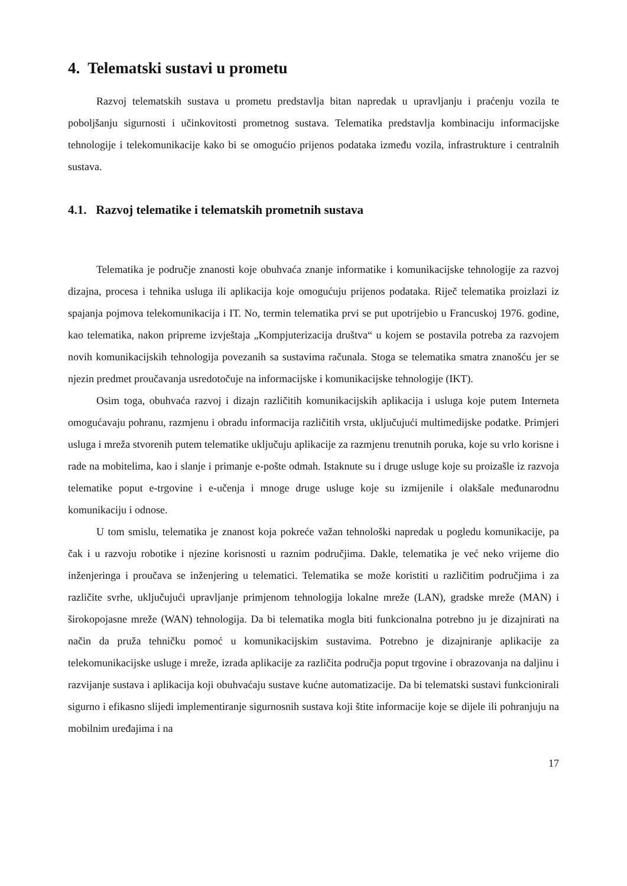4. Telematski sustavi u prometu
Razvoj telematskih sustava u prometu predstavlja bitan napredak u upravljanju i praćenju vozila te poboljšanju sigurnosti i učinkovitosti prometnog sustava. Telematika predstavlja kombinaciju informacijske tehnologije i telekomunikacije kako bi se omogućio prijenos podataka između vozila, infrastrukture i centralnih sustava.
4.1. Razvoj telematike i telematskih prometnih sustava
Telematika je područje znanosti koje obuhvaća znanje informatike i komunikacijske tehnologije za razvoj dizajna, procesa i tehnika usluga ili aplikacija koje omogućuju prijenos podataka. Riječ telematika proizlazi iz spajanja pojmova telekomunikacija i IT. No, termin telematika prvi se put upotrijebio u Francuskoj 1976. godine, kao telematika, nakon pripreme izvještaja „Kompjuterizacija društva“ u kojem se postavila potreba za razvojem novih komunikacijskih tehnologija povezanih sa sustavima računala. Stoga se telematika smatra znanošću jer se njezin predmet proučavanja usredotočuje na informacijske i komunikacijske tehnologije (IKT).
Osim toga, obuhvaća razvoj i dizajn različitih komunikacijskih aplikacija i usluga koje putem Interneta omogućavaju pohranu, razmjenu i obradu informacija različitih vrsta, uključujući multimedijske podatke. Primjeri usluga i mreža stvorenih putem telematike uključuju aplikacije za razmjenu trenutnih poruka, koje su vrlo korisne i rade na mobitelima, kao i slanje i primanje e-pošte odmah. Istaknute su i druge usluge koje su proizašle iz razvoja telematike poput e-trgovine i e-učenja i mnoge druge usluge koje su izmijenile i olakšale međunarodnu komunikaciju i odnose.
U tom smislu, telematika je znanost koja pokreće važan tehnološki napredak u pogledu komunikacije, pa čak i u razvoju robotike i njezine korisnosti u raznim područjima. Dakle, telematika je već neko vrijeme dio inženjeringa i proučava se inženjering u telematici. Telematika se može koristiti u različitim područjima i za različite svrhe, uključujući upravljanje primjenom tehnologija lokalne mreže (LAN), gradske mreže (MAN) i širokopojasne mreže (WAN) tehnologija. Da bi telematika mogla biti funkcionalna potrebno ju je dizajnirati na način da pruža tehničku pomoć u komunikacijskim sustavima. Potrebno je dizajniranje aplikacije za telekomunikacijske usluge i mreže, izrada aplikacije za različita područja poput trgovine i obrazovanja na daljinu i razvijanje sustava i aplikacija koji obuhvaćaju sustave kućne automatizacije. Da bi telematski sustavi funkcionirali sigurno i efikasno slijedi implementiranje sigurnosnih sustava koji štite informacije koje se dijele ili pohranjuju na mobilnim uređajima i na
17